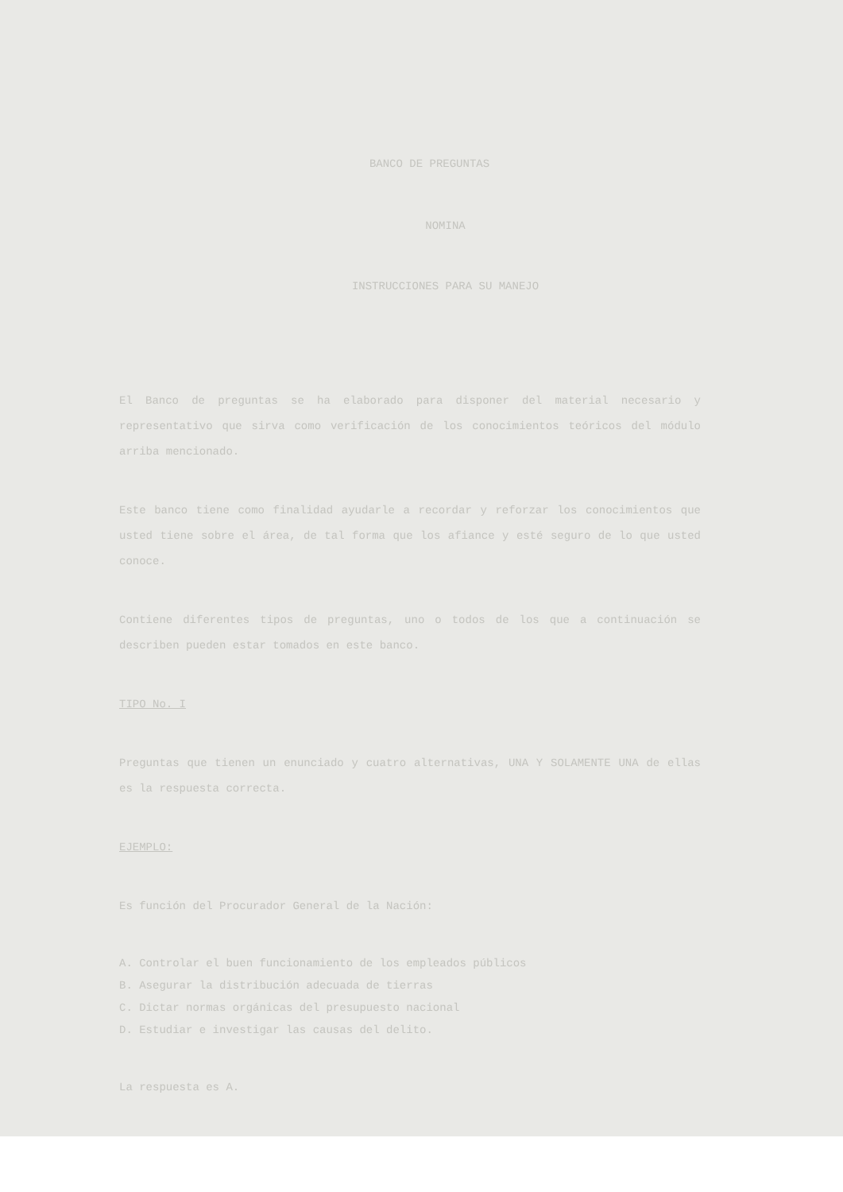BANCO DE PREGUNTAS
NOMINA
INSTRUCCIONES PARA SU MANEJO
El Banco de preguntas se ha elaborado para disponer del material necesario y representativo que sirva como verificación de los conocimientos teóricos del módulo arriba mencionado.
Este banco tiene como finalidad ayudarle a recordar y reforzar los conocimientos que usted tiene sobre el área, de tal forma que los afiance y esté seguro de lo que usted conoce.
Contiene diferentes tipos de preguntas, uno o todos de los que a continuación se describen pueden estar tomados en este banco.
TIPO No. I
Preguntas que tienen un enunciado y cuatro alternativas, UNA Y SOLAMENTE UNA de ellas es la respuesta correcta.
EJEMPLO:
Es función del Procurador General de la Nación:
A. Controlar el buen funcionamiento de los empleados públicos
B. Asegurar la distribución adecuada de tierras
C. Dictar normas orgánicas del presupuesto nacional
D. Estudiar e investigar las causas del delito.
La respuesta es A.